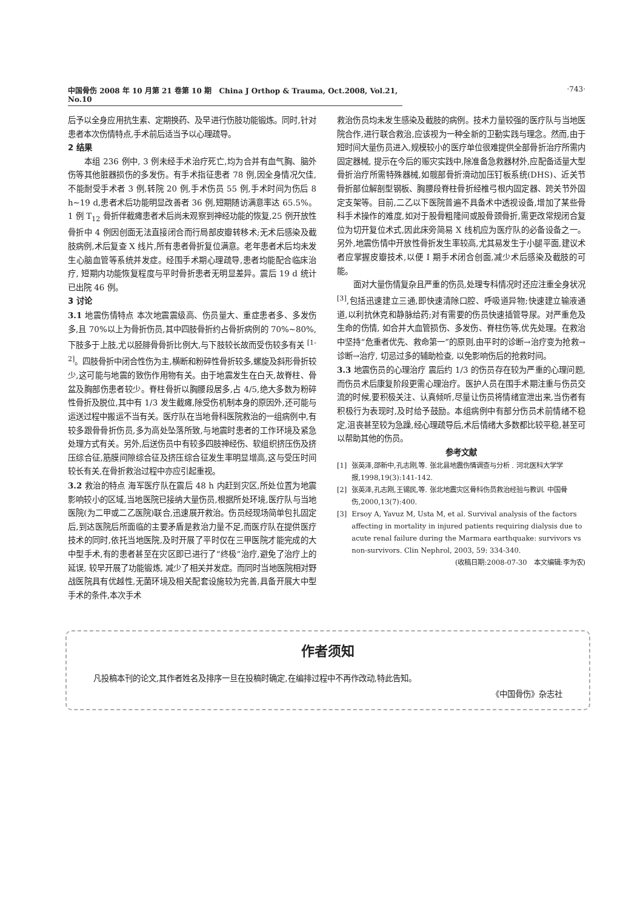中国骨伤 2008 年 10 月第 21 卷第 10 期 China J Orthop & Trauma, Oct.2008, Vol.21, No.10
·743·
后予以全身应用抗生素、定期换药、及早进行伤肢功能锻炼。同时,针对患者本次伤情特点,手术前后适当予以心理疏导。
2 结果
本组 236 例中, 3 例未经手术治疗死亡,均为合并有血气胸、脑外伤等其他脏器损伤的多发伤。有手术指征患者 78 例,因全身情况欠佳,不能耐受手术者 3 例,转院 20 例,手术伤员 55 例,手术时间为伤后 8 h~19 d,患者术后功能明显改善者 36 例,短期随访满意率达 65.5%。1 例 T<sub>12</sub> 骨折伴截瘫患者术后尚未观察到神经功能的恢复,25 例开放性骨折中 4 例因创面无法直接闭合而行局部皮瓣转移术;无术后感染及截肢病例,术后复查 X 线片,所有患者骨折复位满意。老年患者术后均未发生心脑血管等系统并发症。经围手术期心理疏导,患者均能配合临床治疗, 短期内功能恢复程度与平时骨折患者无明显差异。震后 19 d 统计已出院 46 例。
3 讨论
3.1 地震伤情特点 本次地震震级高、伤员量大、重症患者多、多发伤多,且 70%以上为骨折伤员,其中四肢骨折约占骨折病例的 70%~80%,下肢多于上肢,尤以胫腓骨骨折比例大,与下肢较长故而受伤较多有关 <sup>[1-2]</sup>。四肢骨折中闭合性伤为主,横断和粉碎性骨折较多,螺旋及斜形骨折较少,这可能与地震的致伤作用物有关。由于地震发生在白天,故脊柱、骨盆及胸部伤患者较少。脊柱骨折以胸腰段居多,占 4/5,绝大多数为粉碎性骨折及脱位,其中有 1/3 发生截瘫,除受伤机制本身的原因外,还可能与运送过程中搬运不当有关。医疗队在当地骨科医院救治的一组病例中,有较多跟骨骨折伤员,多为高处坠落所致,与地震时患者的工作环境及紧急处理方式有关。另外,后送伤员中有较多四肢神经伤、软组织挤压伤及挤压综合征,筋膜间隙综合征及挤压综合征发生率明显增高,这与受压时间较长有关,在骨折救治过程中亦应引起重视。
3.2 救治的特点 海军医疗队在震后 48 h 内赶到灾区,所处位置为地震影响较小的区域,当地医院已接纳大量伤员,根据所处环境,医疗队与当地医院(为二甲或二乙医院)联合,迅速展开救治。伤员经现场简单包扎固定后,到达医院后所面临的主要矛盾是救治力量不足,而医疗队在提供医疗技术的同时,依托当地医院,及时开展了平时仅在三甲医院才能完成的大中型手术,有的患者甚至在灾区即已进行了“终极”治疗,避免了治疗上的延误, 较早开展了功能锻炼, 减少了相关并发症。而同时当地医院相对野战医院具有优越性,无菌环境及相关配套设施较为完善,具备开展大中型手术的条件,本次手术
救治伤员均未发生感染及截肢的病例。技术力量较强的医疗队与当地医院合作,进行联合救治,应该视为一种全新的卫勤实践与理念。然而,由于短时间大量伤员进入,规模较小的医疗单位很难提供全部骨折治疗所需内固定器械, 提示在今后的赈灾实践中,除准备急救器材外,应配备适量大型骨折治疗所需特殊器械,如髋部骨折滑动加压钉板系统(DHS)、近关节骨折部位解剖型钢板、胸腰段脊柱骨折经椎弓根内固定器、跨关节外固定支架等。目前,二乙以下医院普遍不具备术中透视设备,增加了某些骨科手术操作的难度,如对于股骨粗隆间或股骨颈骨折,需更改常规闭合复位为切开复位术式,因此床旁简易 X 线机应为医疗队的必备设备之一。另外,地震伤情中开放性骨折发生率较高,尤其易发生于小腿平面,建议术者应掌握皮瓣技术,以便 I 期手术闭合创面,减少术后感染及截肢的可能。
面对大量伤情复杂且严重的伤员,处理专科情况时还应注重全身状况<sup>[3]</sup>,包括迅速建立三通,即快速清除口腔、呼吸道异物;快速建立输液通道,以利抗休克和静脉给药;对有需要的伤员快速插管导尿。对严重危及生命的伤情, 如合并大血管损伤、多发伤、脊柱伤等,优先处理。在救治中坚持“危重者优先、救命第一”的原则,由平时的诊断→治疗变为抢救→诊断→治疗, 切忌过多的辅助检查, 以免影响伤后的抢救时间。
3.3 地震伤员的心理治疗 震后约 1/3 的伤员存在较为严重的心理问题,而伤员术后康复阶段更需心理治疗。医护人员在围手术期注重与伤员交流的时候,要积极关注、认真倾听,尽量让伤员将情绪宣泄出来,当伤者有积极行为表现时,及时给予鼓励。本组病例中有部分伤员术前情绪不稳定,沮丧甚至较为急躁,经心理疏导后,术后情绪大多数都比较平稳,甚至可以帮助其他的伤员。
参考文献
[1] 张英泽,邵新中,孔志刚,等. 张北县地震伤情调查与分析 . 河北医科大学学报,1998,19(3):141-142.
[2] 张英泽,孔志刚,王锡民,等. 张北地震灾区骨科伤员救治经验与教训. 中国骨伤,2000,13(7):400.
[3] Ersoy A, Yavuz M, Usta M, et al. Survival analysis of the factors affecting in mortality in injured patients requiring dialysis due to acute renal failure during the Marmara earthquake: survivors vs non-survivors. Clin Nephrol, 2003, 59: 334-340.
(收稿日期:2008-07-30 本文编辑:李为农)
作者须知
凡投稿本刊的论文,其作者姓名及排序一旦在投稿时确定,在编排过程中不再作改动,特此告知。
《中国骨伤》杂志社